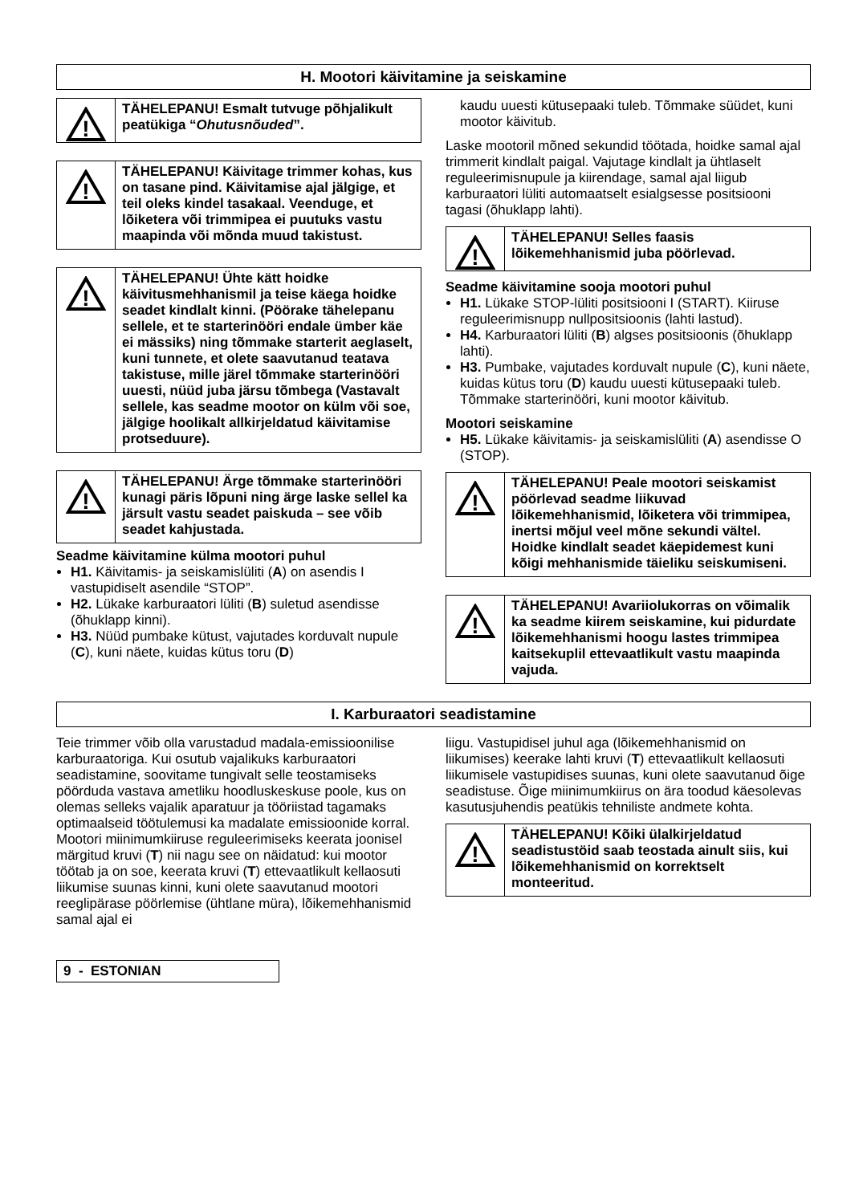H. Mootori käivitamine ja seiskamine
!
TÄHELEPANU! Esmalt tutvuge põhjalikult peatükiga “Ohutusnõuded”.
!
TÄHELEPANU! Käivitage trimmer kohas, kus on tasane pind. Käivitamise ajal jälgige, et teil oleks kindel tasakaal. Veenduge, et lõiketera või trimmipea ei puutuks vastu maapinda või mõnda muud takistust.
!
TÄHELEPANU! Ühte kätt hoidke käivitusmehhanismil ja teise käega hoidke seadet kindlalt kinni. (Pöörake tähelepanu sellele, et te starterinööri endale ümber käe ei mässiks) ning tõmmake starterit aeglaselt, kuni tunnete, et olete saavutanud teatava takistuse, mille järel tõmmake starterinööri uuesti, nüüd juba järsu tõmbega (Vastavalt sellele, kas seadme mootor on külm või soe, jälgige hoolikalt allkirjeldatud käivitamise protseduure).
!
TÄHELEPANU! Ärge tõmmake starterinööri kunagi päris lõpuni ning ärge laske sellel ka järsult vastu seadet paiskuda – see võib seadet kahjustada.
Seadme käivitamine külma mootori puhul
H1. Käivitamis- ja seiskamislüliti (A) on asendis I vastupidiselt asendile “STOP”.
H2. Lükake karburaatori lüliti (B) suletud asendisse (õhuklapp kinni).
H3. Nüüd pumbake kütust, vajutades korduvalt nupule (C), kuni näete, kuidas kütus toru (D)
kaudu uuesti kütusepaaki tuleb. Tõmmake süüdet, kuni mootor käivitub.
Laske mootoril mõned sekundid töötada, hoidke samal ajal trimmerit kindlalt paigal. Vajutage kindlalt ja ühtlaselt reguleerimisnupule ja kiirendage, samal ajal liigub karburaatori lüliti automaatselt esialgsesse positsiooni tagasi (õhuklapp lahti).
!
TÄHELEPANU! Selles faasis lõikemehhanismid juba pöörlevad.
Seadme käivitamine sooja mootori puhul
H1. Lükake STOP-lüliti positsiooni I (START). Kiiruse reguleerimisnupp nullpositsioonis (lahti lastud).
H4. Karburaatori lüliti (B) algses positsioonis (õhuklapp lahti).
H3. Pumbake, vajutades korduvalt nupule (C), kuni näete, kuidas kütus toru (D) kaudu uuesti kütusepaaki tuleb. Tõmmake starterinööri, kuni mootor käivitub.
Mootori seiskamine
H5. Lükake käivitamis- ja seiskamislüliti (A) asendisse O (STOP).
!
TÄHELEPANU! Peale mootori seiskamist pöörlevad seadme liikuvad lõikemehhanismid, lõiketera või trimmipea, inertsi mõjul veel mõne sekundi vältel. Hoidke kindlalt seadet käepidemest kuni kõigi mehhanismide täieliku seiskumiseni.
!
TÄHELEPANU! Avariiolukorras on võimalik ka seadme kiirem seiskamine, kui pidurdate lõikemehhanismi hoogu lastes trimmipea kaitsekuplil ettevaatlikult vastu maapinda vajuda.
I. Karburaatori seadistamine
Teie trimmer võib olla varustadud madala-emissioonilise karburaatoriga. Kui osutub vajalikuks karburaatori seadistamine, soovitame tungivalt selle teostamiseks pöörduda vastava ametliku hoodluskeskuse poole, kus on olemas selleks vajalik aparatuur ja tööriistad tagamaks optimaalseid töötulemusi ka madalate emissioonide korral. Mootori miinimumkiiruse reguleerimiseks keerata joonisel märgitud kruvi (T) nii nagu see on näidatud: kui mootor töötab ja on soe, keerata kruvi (T) ettevaatlikult kellaosuti liikumise suunas kinni, kuni olete saavutanud mootori reeglipärase pöörlemise (ühtlane müra), lõikemehhanismid samal ajal ei
liigu. Vastupidisel juhul aga (lõikemehhanismid on liikumises) keerake lahti kruvi (T) ettevaatlikult kellaosuti liikumisele vastupidises suunas, kuni olete saavutanud õige seadistuse. Õige miinimumkiirus on ära toodud käesolevas kasutusjuhendis peatükis tehniliste andmete kohta.
!
TÄHELEPANU! Kõiki ülalkirjeldatud seadistustöid saab teostada ainult siis, kui lõikemehhanismid on korrektselt monteeritud.
9 - ESTONIAN